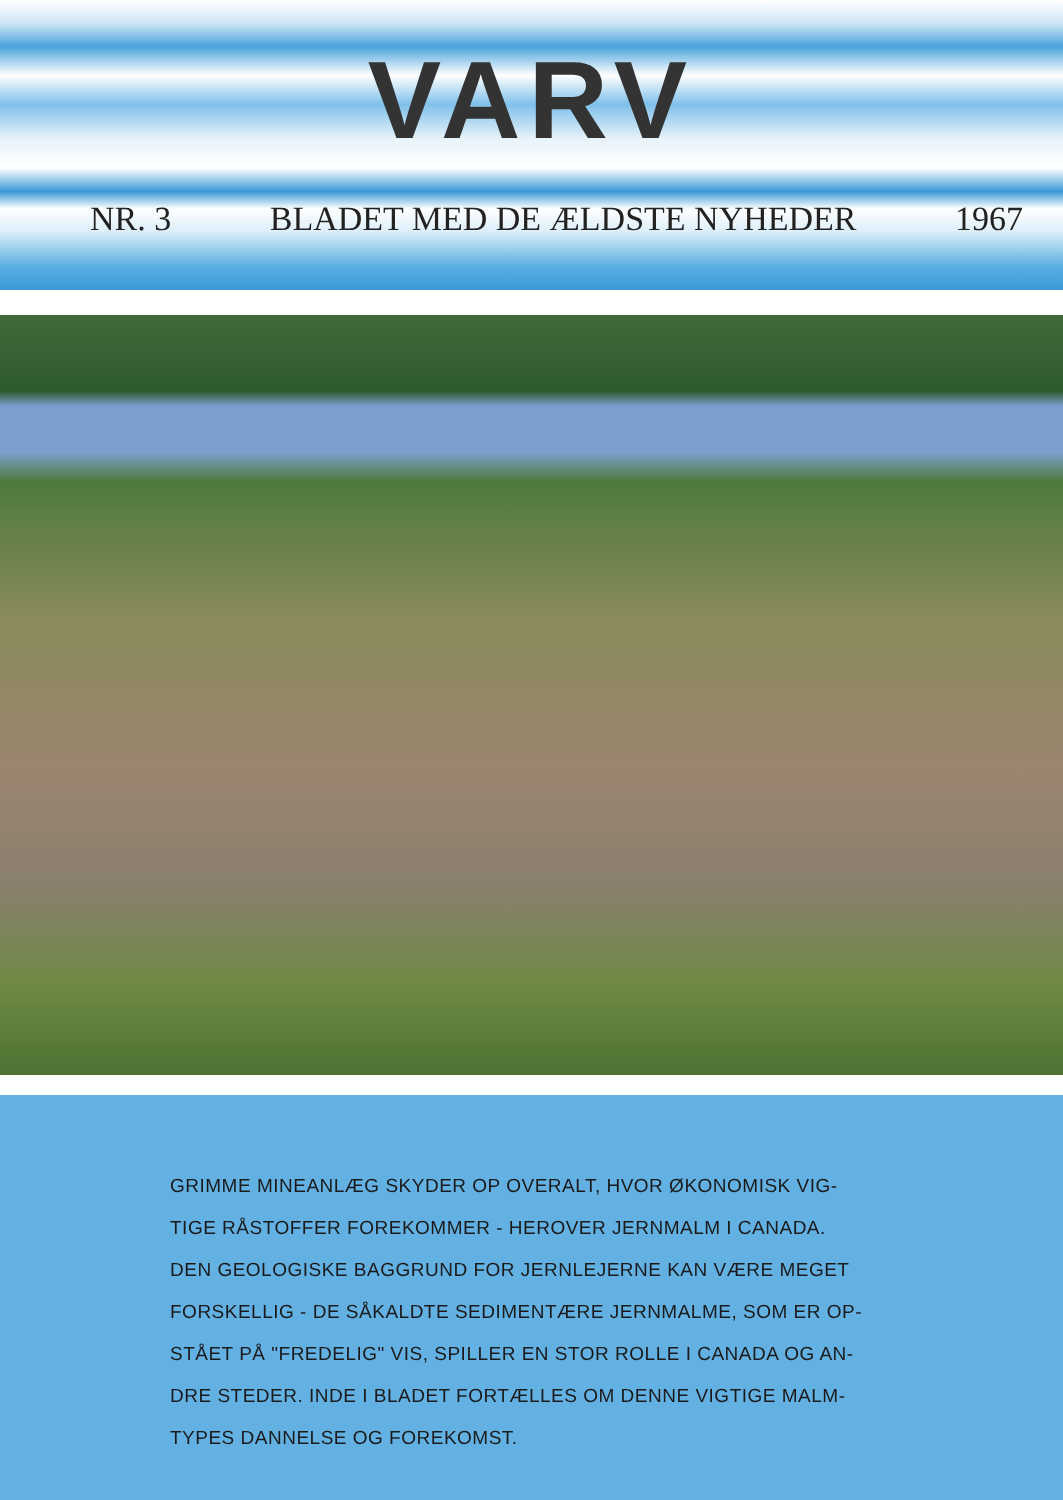VARV
NR. 3 BLADET MED DE ÆLDSTE NYHEDER 1967
GRIMME MINEANLÆG SKYDER OP OVERALT, HVOR ØKONOMISK VIG-
TIGE RÅSTOFFER FOREKOMMER - HEROVER JERNMALM I CANADA.
DEN GEOLOGISKE BAGGRUND FOR JERNLEJERNE KAN VÆRE MEGET
FORSKELLIG - DE SÅKALDTE SEDIMENTÆRE JERNMALME, SOM ER OP-
STÅET PÅ "FREDELIG" VIS, SPILLER EN STOR ROLLE I CANADA OG AN-
DRE STEDER. INDE I BLADET FORTÆLLES OM DENNE VIGTIGE MALM-
TYPES DANNELSE OG FOREKOMST.